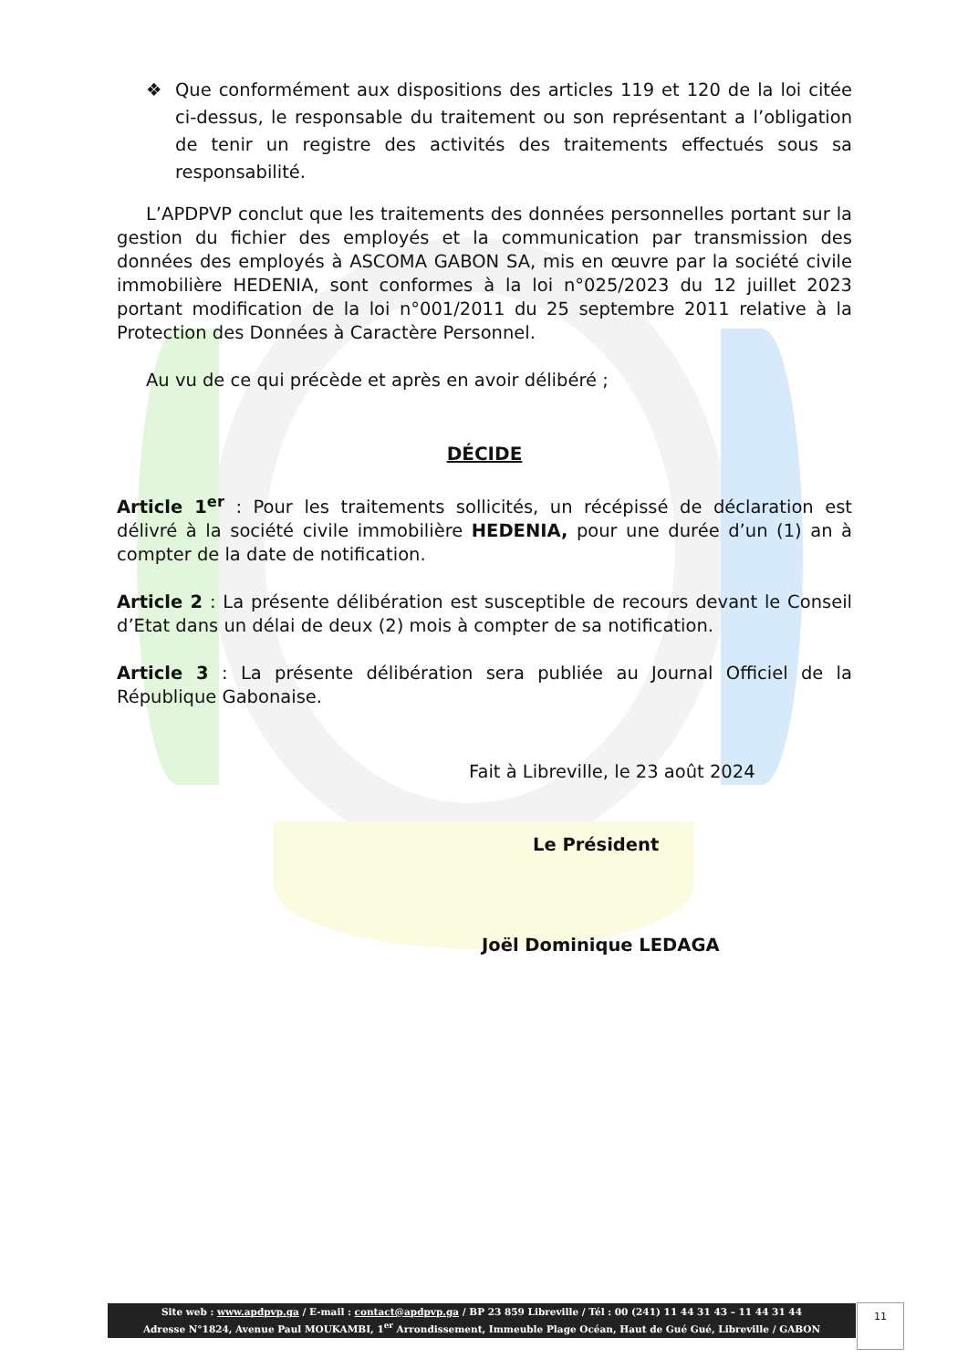❖ Que conformément aux dispositions des articles 119 et 120 de la loi citée ci-dessus, le responsable du traitement ou son représentant a l’obligation de tenir un registre des activités des traitements effectués sous sa responsabilité.
L’APDPVP conclut que les traitements des données personnelles portant sur la gestion du fichier des employés et la communication par transmission des données des employés à ASCOMA GABON SA, mis en œuvre par la société civile immobilière HEDENIA, sont conformes à la loi n°025/2023 du 12 juillet 2023 portant modification de la loi n°001/2011 du 25 septembre 2011 relative à la Protection des Données à Caractère Personnel.
Au vu de ce qui précède et après en avoir délibéré ;
DÉCIDE
Article 1<sup>er</sup> : Pour les traitements sollicités, un récépissé de déclaration est délivré à la société civile immobilière HEDENIA, pour une durée d’un (1) an à compter de la date de notification.
Article 2 : La présente délibération est susceptible de recours devant le Conseil d’Etat dans un délai de deux (2) mois à compter de sa notification.
Article 3 : La présente délibération sera publiée au Journal Officiel de la République Gabonaise.
Fait à Libreville, le 23 août 2024
Le Président
Joël Dominique LEDAGA
Site web : www.apdpvp.ga / E-mail : contact@apdpvp.ga / BP 23 859 Libreville / Tél : 00 (241) 11 44 31 43 – 11 44 31 44
Adresse N°1824, Avenue Paul MOUKAMBI, 1<sup>er</sup> Arrondissement, Immeuble Plage Océan, Haut de Gué Gué, Libreville / GABON
11